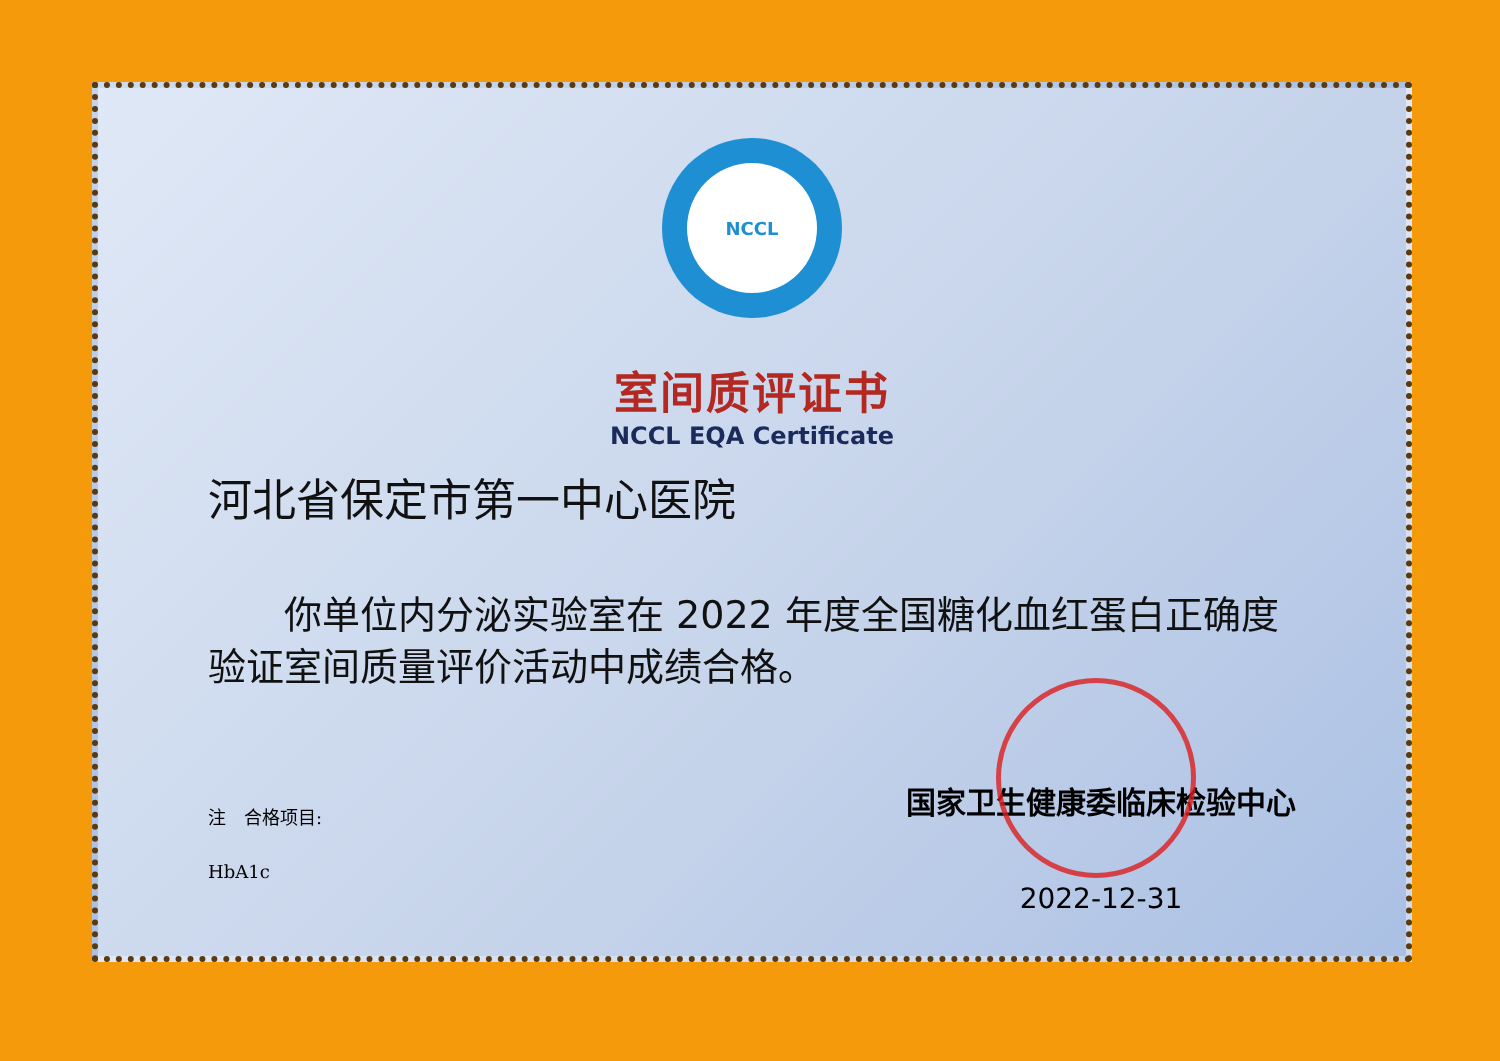NCCL
室间质评证书
NCCL EQA Certificate
河北省保定市第一中心医院
  你单位内分泌实验室在 2022 年度全国糖化血红蛋白正确度验证室间质量评价活动中成绩合格。
注 合格项目:
HbA1c
国家卫生健康委临床检验中心
2022-12-31